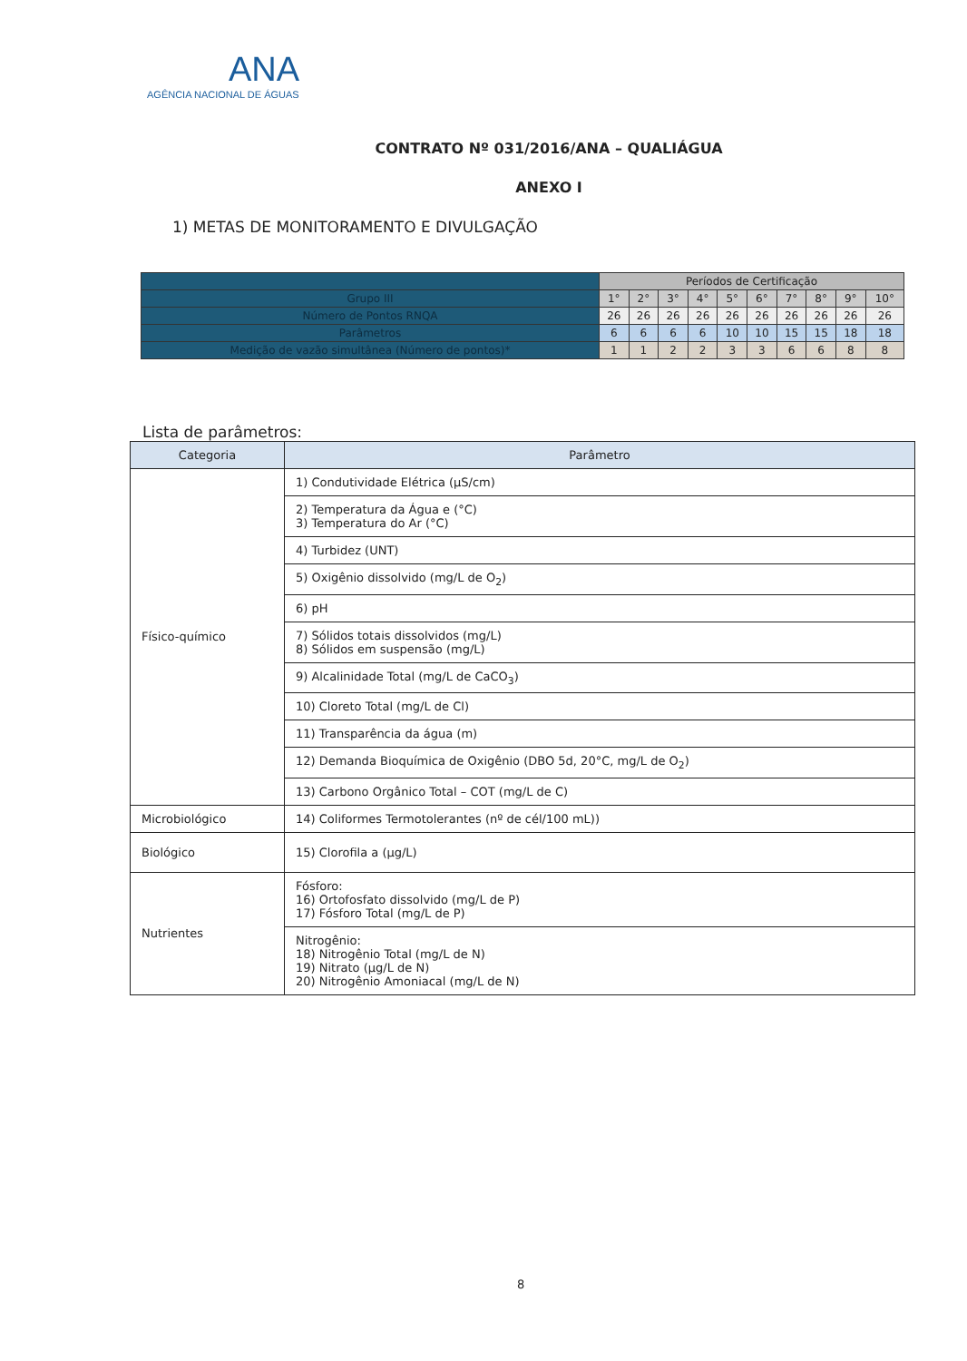ANA
AGÊNCIA NACIONAL DE ÁGUAS
CONTRATO Nº 031/2016/ANA – QUALIÁGUA
ANEXO I
1) METAS DE MONITORAMENTO E DIVULGAÇÃO
| | Períodos de Certificação | | | | | | | | | |
| --- | --- | --- | --- | --- | --- | --- | --- | --- | --- | --- |
| Grupo III | 1° | 2° | 3° | 4° | 5° | 6° | 7° | 8° | 9° | 10° |
| Número de Pontos RNQA | 26 | 26 | 26 | 26 | 26 | 26 | 26 | 26 | 26 | 26 |
| Parâmetros | 6 | 6 | 6 | 6 | 10 | 10 | 15 | 15 | 18 | 18 |
| Medição de vazão simultânea (Número de pontos)* | 1 | 1 | 2 | 2 | 3 | 3 | 6 | 6 | 8 | 8 |
Lista de parâmetros:
| Categoria | Parâmetro |
| --- | --- |
| Físico-químico | 1) Condutividade Elétrica (µS/cm) |
| | 2) Temperatura da Água e (°C) 3) Temperatura do Ar (°C) |
| | 4) Turbidez (UNT) |
| | 5) Oxigênio dissolvido (mg/L de O<sub>2</sub>) |
| | 6) pH |
| | 7) Sólidos totais dissolvidos (mg/L) 8) Sólidos em suspensão (mg/L) |
| | 9) Alcalinidade Total (mg/L de CaCO<sub>3</sub>) |
| | 10) Cloreto Total (mg/L de Cl) |
| | 11) Transparência da água (m) |
| | 12) Demanda Bioquímica de Oxigênio (DBO 5d, 20°C, mg/L de O<sub>2</sub>) |
| | 13) Carbono Orgânico Total – COT (mg/L de C) |
| Microbiológico | 14) Coliformes Termotolerantes (nº de cél/100 mL)) |
| Biológico | 15) Clorofila a (µg/L) |
| Nutrientes | Fósforo: 16) Ortofosfato dissolvido (mg/L de P) 17) Fósforo Total (mg/L de P) |
| | Nitrogênio: 18) Nitrogênio Total (mg/L de N) 19) Nitrato (µg/L de N) 20) Nitrogênio Amoniacal (mg/L de N) |
8